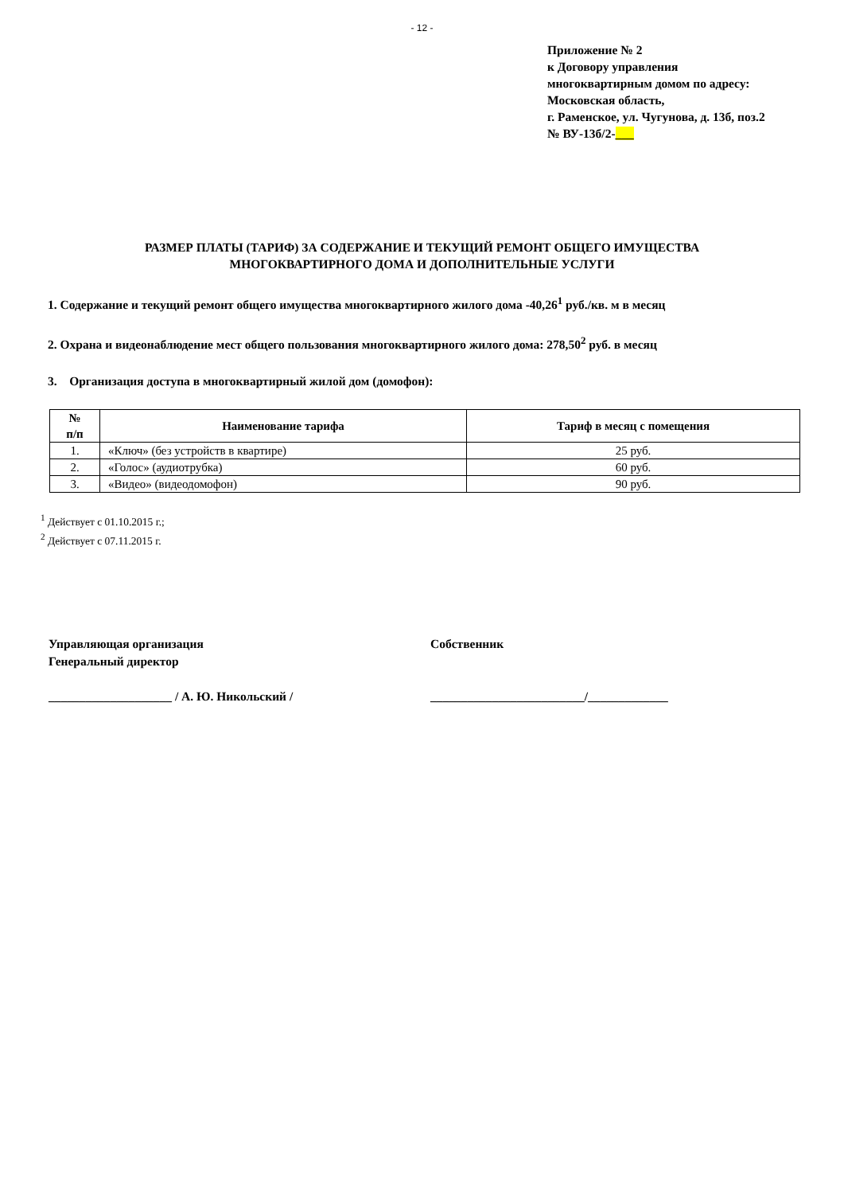- 12 -
Приложение № 2
к Договору управления
многоквартирным домом по адресу:
Московская область,
г. Раменское, ул. Чугунова, д. 13б, поз.2
№ ВУ-13б/2-___
РАЗМЕР ПЛАТЫ (ТАРИФ) ЗА СОДЕРЖАНИЕ И ТЕКУЩИЙ РЕМОНТ ОБЩЕГО ИМУЩЕСТВА
МНОГОКВАРТИРНОГО ДОМА И ДОПОЛНИТЕЛЬНЫЕ УСЛУГИ
1. Содержание и текущий ремонт общего имущества многоквартирного жилого дома -40,26<sup>1</sup> руб./кв. м в месяц
2. Охрана и видеонаблюдение мест общего пользования многоквартирного жилого дома: 278,50<sup>2</sup> руб. в месяц
3. Организация доступа в многоквартирный жилой дом (домофон):
| № п/п | Наименование тарифа | Тариф в месяц с помещения |
| --- | --- | --- |
| 1. | «Ключ» (без устройств в квартире) | 25 руб. |
| 2. | «Голос» (аудиотрубка) | 60 руб. |
| 3. | «Видео» (видеодомофон) | 90 руб. |
<sup>1</sup> Действует с 01.10.2015 г.;
<sup>2</sup> Действует с 07.11.2015 г.
Управляющая организация
Генеральный директор
____________________ / А. Ю. Никольский /
Собственник
_________________________/_____________